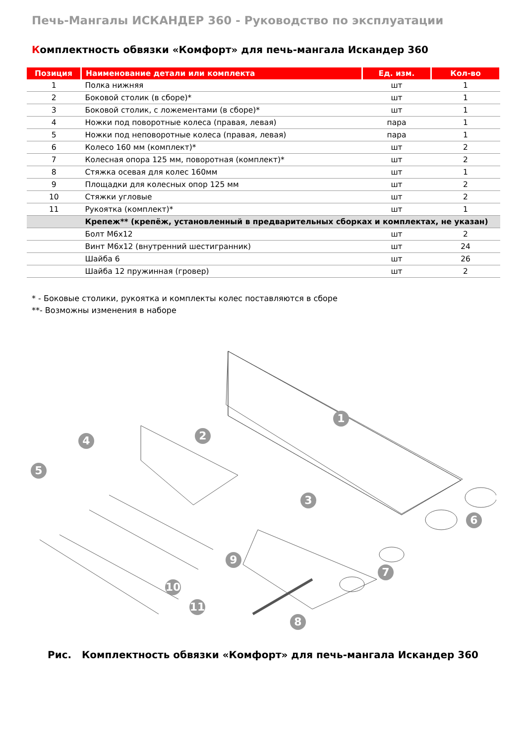Печь-Мангалы ИСКАНДЕР 360 - Руководство по эксплуатации
Комплектность обвязки «Комфорт» для печь-мангала Искандер 360
| Позиция | Наименование детали или комплекта | Ед. изм. | Кол-во |
| --- | --- | --- | --- |
| 1 | Полка нижняя | шт | 1 |
| 2 | Боковой столик (в сборе)* | шт | 1 |
| 3 | Боковой столик, с ложементами (в сборе)* | шт | 1 |
| 4 | Ножки под поворотные колеса (правая, левая) | пара | 1 |
| 5 | Ножки под неповоротные колеса (правая, левая) | пара | 1 |
| 6 | Колесо 160 мм (комплект)* | шт | 2 |
| 7 | Колесная опора 125 мм, поворотная (комплект)* | шт | 2 |
| 8 | Стяжка осевая для колес 160мм | шт | 1 |
| 9 | Площадки для колесных опор 125 мм | шт | 2 |
| 10 | Стяжки угловые | шт | 2 |
| 11 | Рукоятка (комплект)* | шт | 1 |
| | Крепеж** (крепёж, установленный в предварительных сборках и комплектах, не указан) | | |
| | Болт М6х12 | шт | 2 |
| | Винт М6х12 (внутренний шестигранник) | шт | 24 |
| | Шайба 6 | шт | 26 |
| | Шайба 12 пружинная (гровер) | шт | 2 |
* - Боковые столики, рукоятка и комплекты колес поставляются в сборе
**- Возможны изменения в наборе
1
2
3
4
5
6
7
8
9
10
11
Рис. Комплектность обвязки «Комфорт» для печь-мангала Искандер 360